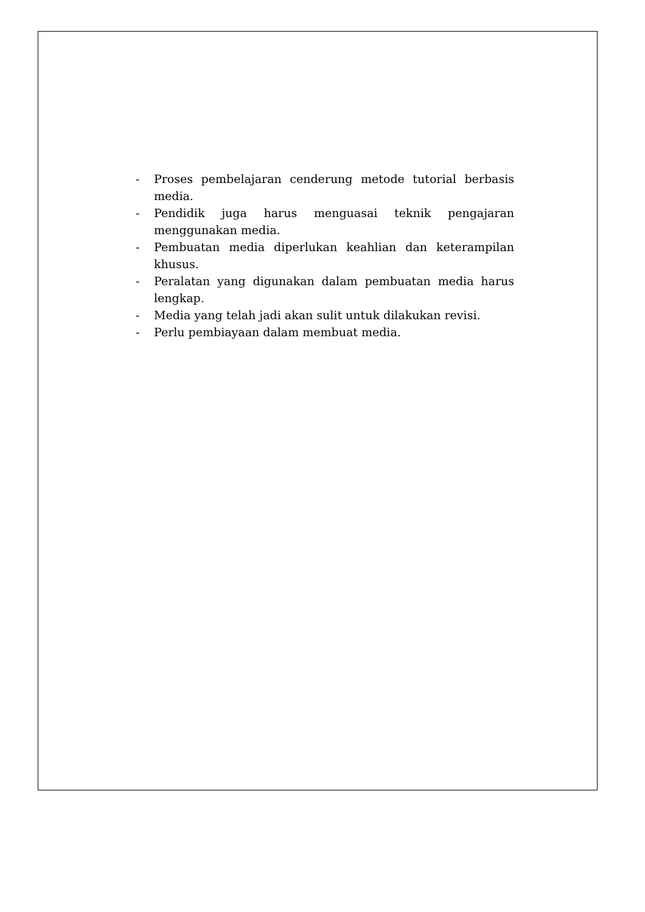- Proses pembelajaran cenderung metode tutorial berbasis media.
- Pendidik juga harus menguasai teknik pengajaran menggunakan media.
- Pembuatan media diperlukan keahlian dan keterampilan khusus.
- Peralatan yang digunakan dalam pembuatan media harus lengkap.
- Media yang telah jadi akan sulit untuk dilakukan revisi.
- Perlu pembiayaan dalam membuat media.